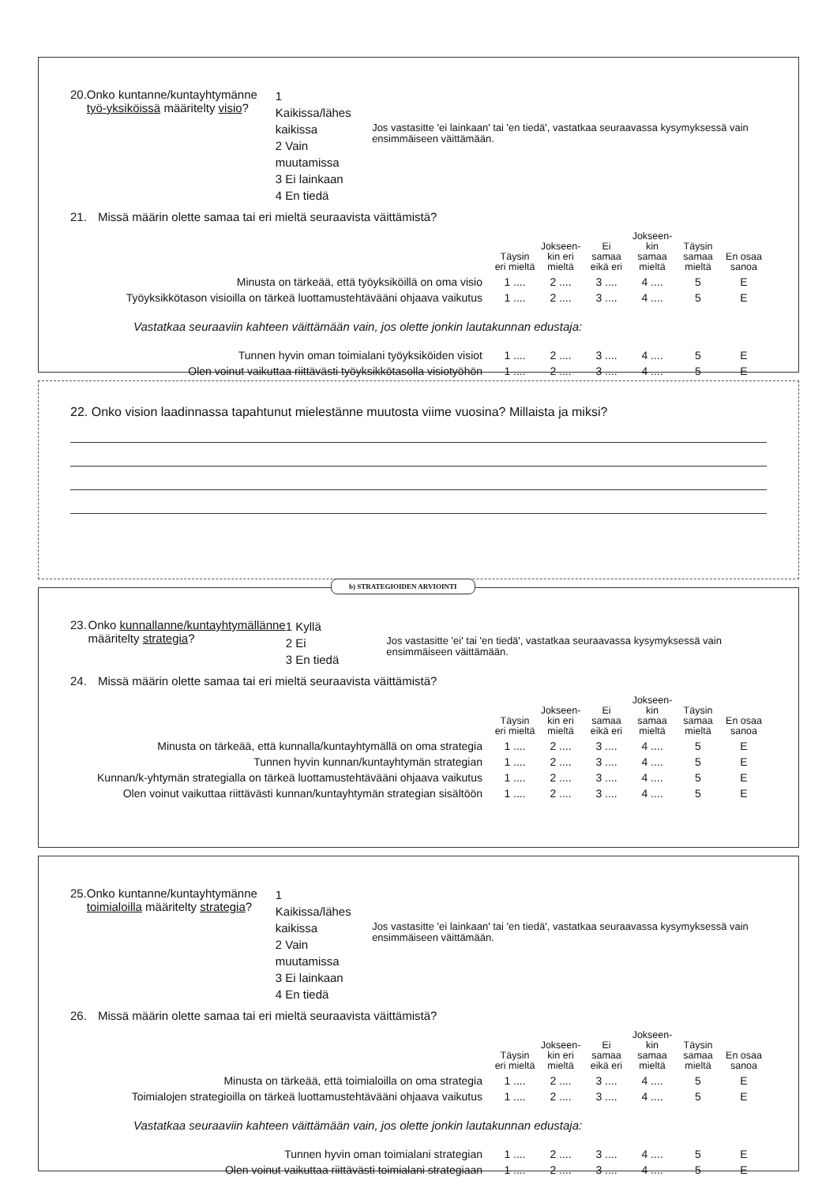20. Onko kuntanne/kuntayhtymänne työ-yksiköissä määritelty visio?
1 Kaikissa/lähes kaikissa
2 Vain muutamissa
3 Ei lainkaan
4 En tiedä
Jos vastasitte 'ei lainkaan' tai 'en tiedä', vastatkaa seuraavassa kysymyksessä vain ensimmäiseen väittämään.
21. Missä määrin olette samaa tai eri mieltä seuraavista väittämistä?
| | Täysin eri mieltä | Jokseen-kin eri mieltä | Ei samaa eikä eri | Jokseen-kin samaa mieltä | Täysin samaa mieltä | En osaa sanoa |
| Minusta on tärkeää, että työyksiköillä on oma visio | 1 .... | 2 .... | 3 .... | 4 .... | 5 | E |
| Työyksikkötason visioilla on tärkeä luottamustehtävääni ohjaava vaikutus | 1 .... | 2 .... | 3 .... | 4 .... | 5 | E |
Vastatkaa seuraaviin kahteen väittämään vain, jos olette jonkin lautakunnan edustaja:
| Tunnen hyvin oman toimialani työyksiköiden visiot | 1 .... | 2 .... | 3 .... | 4 .... | 5 | E |
| Olen voinut vaikuttaa riittävästi työyksikkötasolla visiotyöhön | 1 .... | 2 .... | 3 .... | 4 .... | 5 | E |
22. Onko vision laadinnassa tapahtunut mielestänne muutosta viime vuosina? Millaista ja miksi?
b) STRATEGIOIDEN ARVIOINTI
23. Onko kunnallanne/kuntayhtymällänne määritelty strategia?
1 Kyllä
2 Ei
3 En tiedä
Jos vastasitte 'ei' tai 'en tiedä', vastatkaa seuraavassa kysymyksessä vain ensimmäiseen väittämään.
24. Missä määrin olette samaa tai eri mieltä seuraavista väittämistä?
| | Täysin eri mieltä | Jokseen-kin eri mieltä | Ei samaa eikä eri | Jokseen-kin samaa mieltä | Täysin samaa mieltä | En osaa sanoa |
| Minusta on tärkeää, että kunnalla/kuntayhtymällä on oma strategia | 1 .... | 2 .... | 3 .... | 4 .... | 5 | E |
| Tunnen hyvin kunnan/kuntayhtymän strategian | 1 .... | 2 .... | 3 .... | 4 .... | 5 | E |
| Kunnan/k-yhtymän strategialla on tärkeä luottamustehtävääni ohjaava vaikutus | 1 .... | 2 .... | 3 .... | 4 .... | 5 | E |
| Olen voinut vaikuttaa riittävästi kunnan/kuntayhtymän strategian sisältöön | 1 .... | 2 .... | 3 .... | 4 .... | 5 | E |
25. Onko kuntanne/kuntayhtymänne toimialoilla määritelty strategia?
1 Kaikissa/lähes kaikissa
2 Vain muutamissa
3 Ei lainkaan
4 En tiedä
Jos vastasitte 'ei lainkaan' tai 'en tiedä', vastatkaa seuraavassa kysymyksessä vain ensimmäiseen väittämään.
26. Missä määrin olette samaa tai eri mieltä seuraavista väittämistä?
| | Täysin eri mieltä | Jokseen-kin eri mieltä | Ei samaa eikä eri | Jokseen-kin samaa mieltä | Täysin samaa mieltä | En osaa sanoa |
| Minusta on tärkeää, että toimialoilla on oma strategia | 1 .... | 2 .... | 3 .... | 4 .... | 5 | E |
| Toimialojen strategioilla on tärkeä luottamustehtävääni ohjaava vaikutus | 1 .... | 2 .... | 3 .... | 4 .... | 5 | E |
Vastatkaa seuraaviin kahteen väittämään vain, jos olette jonkin lautakunnan edustaja:
| Tunnen hyvin oman toimialani strategian | 1 .... | 2 .... | 3 .... | 4 .... | 5 | E |
| Olen voinut vaikuttaa riittävästi toimialani strategiaan | 1 .... | 2 .... | 3 .... | 4 .... | 5 | E |